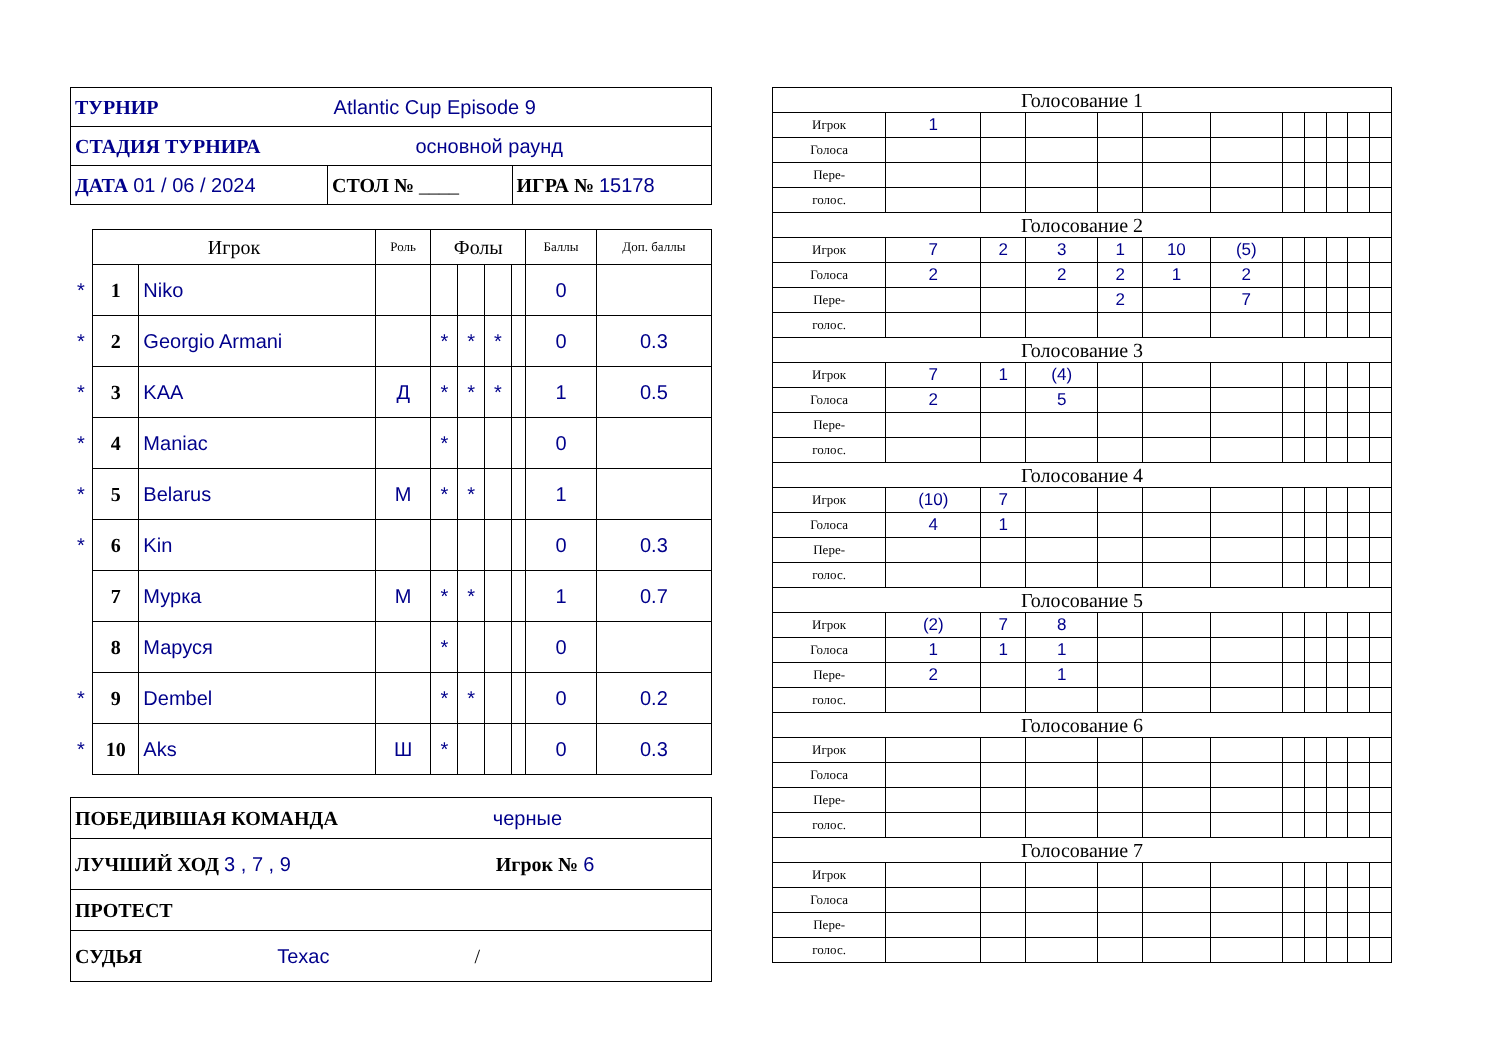| ТУРНИР Atlantic Cup Episode 9 | | |
| СТАДИЯ ТУРНИРА основной раунд | | |
| ДАТА 01 / 06 / 2024 | СТОЛ № ____ | ИГРА № 15178 |
| | Игрок | | Роль | Фолы | | | | Баллы | Доп. баллы |
| --- | --- | --- | --- | --- | --- | --- | --- | --- | --- |
| * | 1 | Niko | | | | | | 0 | |
| * | 2 | Georgio Armani | | * | * | * | | 0 | 0.3 |
| * | 3 | KAA | Д | * | * | * | | 1 | 0.5 |
| * | 4 | Maniac | | * | | | | 0 | |
| * | 5 | Belarus | М | * | * | | | 1 | |
| * | 6 | Kin | | | | | | 0 | 0.3 |
| | 7 | Мурка | М | * | * | | | 1 | 0.7 |
| | 8 | Маруся | | * | | | | 0 | |
| * | 9 | Dembel | | * | * | | | 0 | 0.2 |
| * | 10 | Aks | Ш | * | | | | 0 | 0.3 |
| ПОБЕДИВШАЯ КОМАНДА черные |
| ЛУЧШИЙ ХОД 3 , 7 , 9 Игрок № 6 |
| ПРОТЕСТ |
| СУДЬЯ Texac / |
| Голосование 1 | | | | | | | | | | | |
| Игрок | 1 | | | | | | | | | | |
| Голоса | | | | | | | | | | | |
| Пере- | | | | | | | | | | | |
| голос. | | | | | | | | | | | |
| Голосование 2 | | | | | | | | | | | |
| Игрок | 7 | 2 | 3 | 1 | 10 | (5) | | | | | |
| Голоса | 2 | | 2 | 2 | 1 | 2 | | | | | |
| Пере- | | | | 2 | | 7 | | | | | |
| голос. | | | | | | | | | | | |
| Голосование 3 | | | | | | | | | | | |
| Игрок | 7 | 1 | (4) | | | | | | | | |
| Голоса | 2 | | 5 | | | | | | | | |
| Пере- | | | | | | | | | | | |
| голос. | | | | | | | | | | | |
| Голосование 4 | | | | | | | | | | | |
| Игрок | (10) | 7 | | | | | | | | | |
| Голоса | 4 | 1 | | | | | | | | | |
| Пере- | | | | | | | | | | | |
| голос. | | | | | | | | | | | |
| Голосование 5 | | | | | | | | | | | |
| Игрок | (2) | 7 | 8 | | | | | | | | |
| Голоса | 1 | 1 | 1 | | | | | | | | |
| Пере- | 2 | | 1 | | | | | | | | |
| голос. | | | | | | | | | | | |
| Голосование 6 | | | | | | | | | | | |
| Игрок | | | | | | | | | | | |
| Голоса | | | | | | | | | | | |
| Пере- | | | | | | | | | | | |
| голос. | | | | | | | | | | | |
| Голосование 7 | | | | | | | | | | | |
| Игрок | | | | | | | | | | | |
| Голоса | | | | | | | | | | | |
| Пере- | | | | | | | | | | | |
| голос. | | | | | | | | | | | |